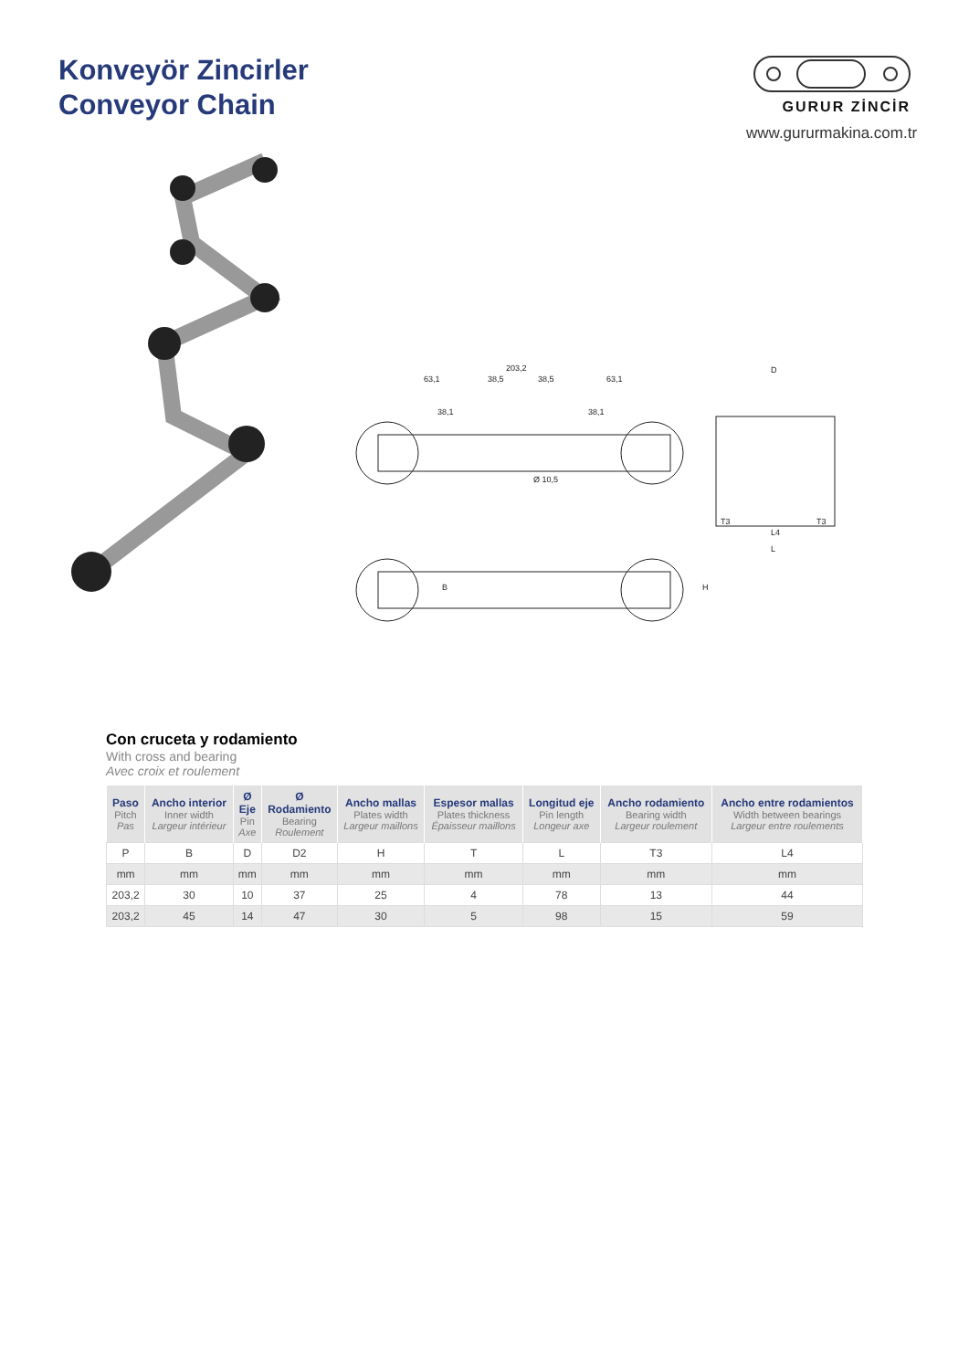Konveyör Zincirler
Conveyor Chain
GURUR ZİNCİR
www.gururmakina.com.tr
203,2
63,1
38,5
38,5
63,1
38,1
38,1
Ø 10,5
D
T3
L4
T3
L
B
H
Con cruceta y rodamiento
With cross and bearing
Avec croix et roulement
| Paso Pitch Pas | Ancho interior Inner width Largeur intérieur | Ø Eje Pin Axe | Ø Rodamiento Bearing Roulement | Ancho mallas Plates width Largeur maillons | Espesor mallas Plates thickness Épaisseur maillons | Longitud eje Pin length Longeur axe | Ancho rodamiento Bearing width Largeur roulement | Ancho entre rodamientos Width between bearings Largeur entre roulements |
| --- | --- | --- | --- | --- | --- | --- | --- | --- |
| P | B | D | D2 | H | T | L | T3 | L4 |
| mm | mm | mm | mm | mm | mm | mm | mm | mm |
| 203,2 | 30 | 10 | 37 | 25 | 4 | 78 | 13 | 44 |
| 203,2 | 45 | 14 | 47 | 30 | 5 | 98 | 15 | 59 |